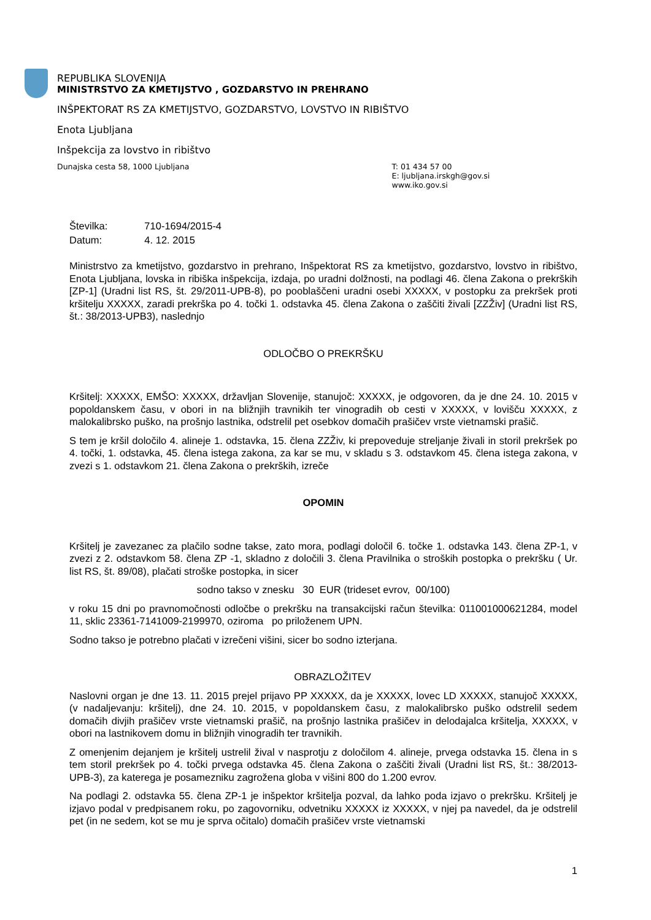REPUBLIKA SLOVENIJA
MINISTRSTVO ZA KMETIJSTVO , GOZDARSTVO IN PREHRANO
INŠPEKTORAT RS ZA KMETIJSTVO, GOZDARSTVO, LOVSTVO IN RIBIŠTVO
Enota Ljubljana
Inšpekcija za lovstvo in ribištvo
Dunajska cesta 58, 1000 Ljubljana
T: 01 434 57 00
E: ljubljana.irskgh@gov.si
www.iko.gov.si
| Številka: | 710-1694/2015-4 |
| Datum: | 4. 12. 2015 |
Ministrstvo za kmetijstvo, gozdarstvo in prehrano, Inšpektorat RS za kmetijstvo, gozdarstvo, lovstvo in ribištvo, Enota Ljubljana, lovska in ribiška inšpekcija, izdaja, po uradni dolžnosti, na podlagi 46. člena Zakona o prekrških [ZP-1] (Uradni list RS, št. 29/2011-UPB-8), po pooblaščeni uradni osebi XXXXX, v postopku za prekršek proti kršitelju XXXXX, zaradi prekrška po 4. točki 1. odstavka 45. člena Zakona o zaščiti živali [ZZŽiv] (Uradni list RS, št.: 38/2013-UPB3), naslednjo
ODLOČBO O PREKRŠKU
Kršitelj: XXXXX, EMŠO: XXXXX, državljan Slovenije, stanujoč: XXXXX, je odgovoren, da je dne 24. 10. 2015 v popoldanskem času, v obori in na bližnjih travnikih ter vinogradih ob cesti v XXXXX, v lovišču XXXXX, z malokalibrsko puško, na prošnjo lastnika, odstrelil pet osebkov domačih prašičev vrste vietnamski prašič.
S tem je kršil določilo 4. alineje 1. odstavka, 15. člena ZZŽiv, ki prepoveduje streljanje živali in storil prekršek po 4. točki, 1. odstavka, 45. člena istega zakona, za kar se mu, v skladu s 3. odstavkom 45. člena istega zakona, v zvezi s 1. odstavkom 21. člena Zakona o prekrških, izreče
OPOMIN
Kršitelj je zavezanec za plačilo sodne takse, zato mora, podlagi določil 6. točke 1. odstavka 143. člena ZP-1, v zvezi z 2. odstavkom 58. člena ZP -1, skladno z določili 3. člena Pravilnika o stroških postopka o prekršku ( Ur. list RS, št. 89/08), plačati stroške postopka, in sicer
sodno takso v znesku 30 EUR (trideset evrov, 00/100)
v roku 15 dni po pravnomočnosti odločbe o prekršku na transakcijski račun številka: 011001000621284, model 11, sklic 23361-7141009-2199970, oziroma po priloženem UPN.
Sodno takso je potrebno plačati v izrečeni višini, sicer bo sodno izterjana.
OBRAZLOŽITEV
Naslovni organ je dne 13. 11. 2015 prejel prijavo PP XXXXX, da je XXXXX, lovec LD XXXXX, stanujoč XXXXX, (v nadaljevanju: kršitelj), dne 24. 10. 2015, v popoldanskem času, z malokalibrsko puško odstrelil sedem domačih divjih prašičev vrste vietnamski prašič, na prošnjo lastnika prašičev in delodajalca kršitelja, XXXXX, v obori na lastnikovem domu in bližnjih vinogradih ter travnikih.
Z omenjenim dejanjem je kršitelj ustrelil žival v nasprotju z določilom 4. alineje, prvega odstavka 15. člena in s tem storil prekršek po 4. točki prvega odstavka 45. člena Zakona o zaščiti živali (Uradni list RS, št.: 38/2013-UPB-3), za katerega je posamezniku zagrožena globa v višini 800 do 1.200 evrov.
Na podlagi 2. odstavka 55. člena ZP-1 je inšpektor kršitelja pozval, da lahko poda izjavo o prekršku. Kršitelj je izjavo podal v predpisanem roku, po zagovorniku, odvetniku XXXXX iz XXXXX, v njej pa navedel, da je odstrelil pet (in ne sedem, kot se mu je sprva očitalo) domačih prašičev vrste vietnamski
1